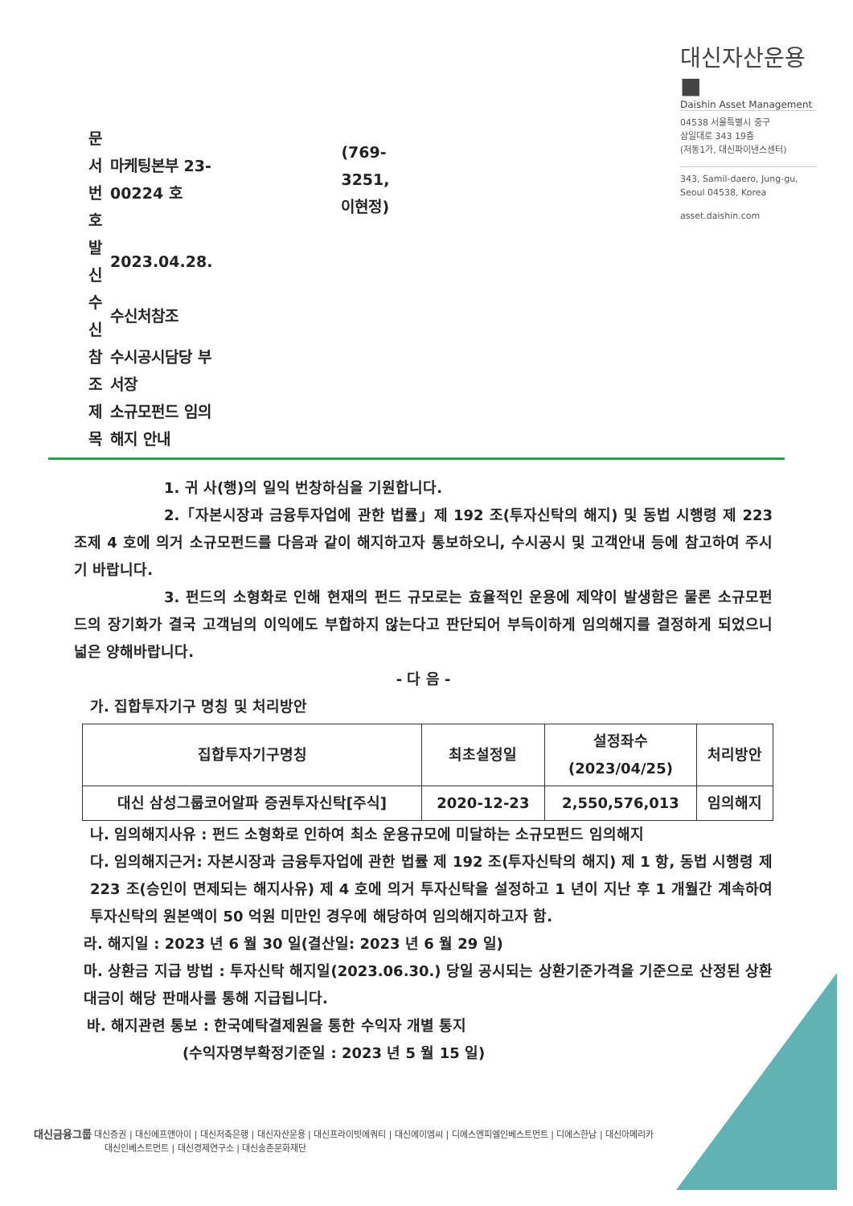대신자산운용 ■
Daishin Asset Management
| 문서번호 | 마케팅본부 23-00224 호 | (769-3251, 이현정) |
| 발 신 | 2023.04.28. | |
| 수 신 | 수신처참조 | |
| 참 조 | 수시공시담당 부서장 | |
| 제 목 | 소규모펀드 임의해지 안내 | |
04538 서울특별시 중구
삼일대로 343 19층
(저동1가, 대신파이낸스센터)
343, Samil-daero, Jung-gu,
Seoul 04538, Korea
asset.daishin.com
1. 귀 사(행)의 일익 번창하심을 기원합니다.
2.「자본시장과 금융투자업에 관한 법률」제 192 조(투자신탁의 해지) 및 동법 시행령 제 223 조제 4 호에 의거 소규모펀드를 다음과 같이 해지하고자 통보하오니, 수시공시 및 고객안내 등에 참고하여 주시기 바랍니다.
3. 펀드의 소형화로 인해 현재의 펀드 규모로는 효율적인 운용에 제약이 발생함은 물론 소규모펀드의 장기화가 결국 고객님의 이익에도 부합하지 않는다고 판단되어 부득이하게 임의해지를 결정하게 되었으니 넓은 양해바랍니다.
- 다 음 -
가. 집합투자기구 명칭 및 처리방안
| 집합투자기구명칭 | 최초설정일 | 설정좌수 (2023/04/25) | 처리방안 |
| --- | --- | --- | --- |
| 대신 삼성그룹코어알파 증권투자신탁[주식] | 2020-12-23 | 2,550,576,013 | 임의해지 |
나. 임의해지사유 : 펀드 소형화로 인하여 최소 운용규모에 미달하는 소규모펀드 임의해지
다. 임의해지근거: 자본시장과 금융투자업에 관한 법률 제 192 조(투자신탁의 해지) 제 1 항, 동법 시행령 제 223 조(승인이 면제되는 해지사유) 제 4 호에 의거 투자신탁을 설정하고 1 년이 지난 후 1 개월간 계속하여 투자신탁의 원본액이 50 억원 미만인 경우에 해당하여 임의해지하고자 함.
라. 해지일 : 2023 년 6 월 30 일(결산일: 2023 년 6 월 29 일)
마. 상환금 지급 방법 : 투자신탁 해지일(2023.06.30.) 당일 공시되는 상환기준가격을 기준으로 산정된 상환대금이 해당 판매사를 통해 지급됩니다.
바. 해지관련 통보 : 한국예탁결제원을 통한 수익자 개별 통지
(수익자명부확정기준일 : 2023 년 5 월 15 일)
대신금융그룹 대신증권 | 대신에프앤아이 | 대신저축은행 | 대신자산운용 | 대신프라이빗에쿼티 | 대신에이엠씨 | 디에스엔피엘인베스트먼트 | 디에스한남 | 대신아메리카
대신인베스트먼트 | 대신경제연구소 | 대신송촌문화재단